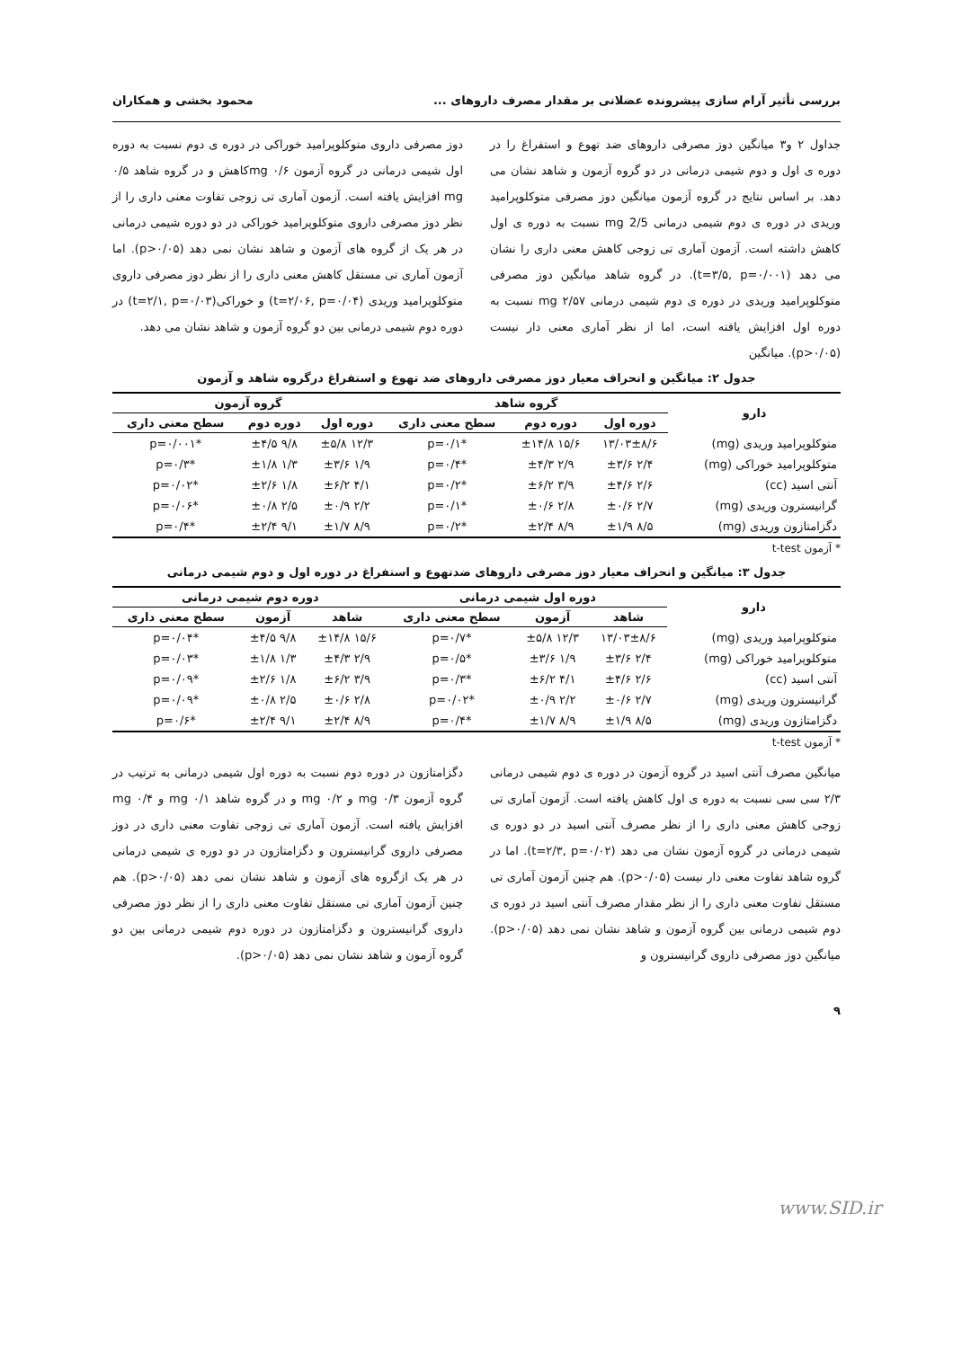بررسی تأثیر آرام سازی پیشرونده عضلانی بر مقدار مصرف داروهای ... محمود بخشی و همکاران
جداول ۲ و۳ میانگین دوز مصرفی داروهای ضد تهوع و استفراغ را در دوره ی اول و دوم شیمی درمانی در دو گروه آزمون و شاهد نشان می دهد. بر اساس نتایج در گروه آزمون میانگین دوز مصرفی متوکلوپرامید وریدی در دوره ی دوم شیمی درمانی 2/5 mg نسبت به دوره ی اول کاهش داشته است. آزمون آماری تی زوجی کاهش معنی داری را نشان می دهد (t=۳/۵, p=۰/۰۰۱). در گروه شاهد میانگین دوز مصرفی متوکلوپرامید وریدی در دوره ی دوم شیمی درمانی ۲/۵۷ mg نسبت به دوره اول افزایش یافته است، اما از نظر آماری معنی دار نیست (p>۰/۰۵). میانگین
دوز مصرفی داروی متوکلوپرامید خوراکی در دوره ی دوم نسبت به دوره اول شیمی درمانی در گروه آزمون ۰/۶ mgکاهش و در گروه شاهد ۰/۵ mg افزایش یافته است. آزمون آماری تی زوجی تفاوت معنی داری را از نظر دوز مصرفی داروی متوکلوپرامید خوراکی در دو دوره شیمی درمانی در هر یک از گروه های آزمون و شاهد نشان نمی دهد (p>۰/۰۵). اما آزمون آماری تی مستقل کاهش معنی داری را از نظر دوز مصرفی داروی متوکلوپرامید وریدی (t=۲/۰۶, p=۰/۰۴) و خوراکی(t=۲/۱, p=۰/۰۳) در دوره دوم شیمی درمانی بین دو گروه آزمون و شاهد نشان می دهد.
جدول ۲: میانگین و انحراف معیار دوز مصرفی داروهای ضد تهوع و استفراغ درگروه شاهد و آزمون
| دارو | گروه شاهد | | | گروه آزمون | | |
| --- | --- | --- | --- | --- | --- | --- |
| | دوره اول | دوره دوم | سطح معنی داری | دوره اول | دوره دوم | سطح معنی داری |
| متوکلوپرامید وریدی (mg) | ۱۳/۰۳±۸/۶ | ۱۵/۶ ±۱۴/۸ | *p=۰/۱ | ۱۲/۳ ±۵/۸ | ۹/۸ ±۴/۵ | *p=۰/۰۰۱ |
| متوکلوپرامید خوراکی (mg) | ۲/۴ ±۳/۶ | ۲/۹ ±۴/۳ | *p=۰/۴ | ۱/۹ ±۳/۶ | ۱/۳ ±۱/۸ | *p=۰/۳ |
| آنتی اسید (cc) | ۲/۶ ±۴/۶ | ۳/۹ ±۶/۲ | *p=۰/۲ | ۴/۱ ±۶/۲ | ۱/۸ ±۲/۶ | *p=۰/۰۲ |
| گرانیسترون وریدی (mg) | ۲/۷ ±۰/۶ | ۲/۸ ±۰/۶ | *p=۰/۱ | ۲/۲ ±۰/۹ | ۲/۵ ±۰/۸ | *p=۰/۰۶ |
| دگزامتازون وریدی (mg) | ۸/۵ ±۱/۹ | ۸/۹ ±۲/۴ | *p=۰/۲ | ۸/۹ ±۱/۷ | ۹/۱ ±۲/۴ | *p=۰/۴ |
* آزمون t-test
جدول ۳: میانگین و انحراف معیار دوز مصرفی داروهای ضدتهوع و استفراغ در دوره اول و دوم شیمی درمانی
| دارو | دوره اول شیمی درمانی | | | دوره دوم شیمی درمانی | | |
| --- | --- | --- | --- | --- | --- | --- |
| | شاهد | آزمون | سطح معنی داری | شاهد | آزمون | سطح معنی داری |
| متوکلوپرامید وریدی (mg) | ۱۳/۰۳±۸/۶ | ۱۲/۳ ±۵/۸ | *p=۰/۷ | ۱۵/۶ ±۱۴/۸ | ۹/۸ ±۴/۵ | *p=۰/۰۴ |
| متوکلوپرامید خوراکی (mg) | ۲/۴ ±۳/۶ | ۱/۹ ±۳/۶ | *p=۰/۵ | ۲/۹ ±۴/۳ | ۱/۳ ±۱/۸ | *p=۰/۰۳ |
| آنتی اسید (cc) | ۲/۶ ±۴/۶ | ۴/۱ ±۶/۲ | *p=۰/۳ | ۳/۹ ±۶/۲ | ۱/۸ ±۲/۶ | *p=۰/۰۹ |
| گرانیسترون وریدی (mg) | ۲/۷ ±۰/۶ | ۲/۲ ±۰/۹ | *p=۰/۰۲ | ۲/۸ ±۰/۶ | ۲/۵ ±۰/۸ | *p=۰/۰۹ |
| دگزامتازون وریدی (mg) | ۸/۵ ±۱/۹ | ۸/۹ ±۱/۷ | *p=۰/۴ | ۸/۹ ±۲/۴ | ۹/۱ ±۲/۴ | *p=۰/۶ |
* آزمون t-test
میانگین مصرف آنتی اسید در گروه آزمون در دوره ی دوم شیمی درمانی ۲/۳ سی سی نسبت به دوره ی اول کاهش یافته است. آزمون آماری تی زوجی کاهش معنی داری را از نظر مصرف آنتی اسید در دو دوره ی شیمی درمانی در گروه آزمون نشان می دهد (t=۲/۳, p=۰/۰۲). اما در گروه شاهد تفاوت معنی دار نیست (p>۰/۰۵). هم چنین آزمون آماری تی مستقل تفاوت معنی داری را از نظر مقدار مصرف آنتی اسید در دوره ی دوم شیمی درمانی بین گروه آزمون و شاهد نشان نمی دهد (p>۰/۰۵). میانگین دوز مصرفی داروی گرانیسترون و
دگزامتازون در دوره دوم نسبت به دوره اول شیمی درمانی به ترتیب در گروه آزمون ۰/۳ mg و ۰/۲ mg و در گروه شاهد ۰/۱ mg و ۰/۴ mg افزایش یافته است. آزمون آماری تی زوجی تفاوت معنی داری در دوز مصرفی داروی گرانیسترون و دگزامتازون در دو دوره ی شیمی درمانی در هر یک ازگروه های آزمون و شاهد نشان نمی دهد (p>۰/۰۵). هم چنین آزمون آماری تی مستقل تفاوت معنی داری را از نظر دوز مصرفی داروی گرانیسترون و دگزامتازون در دوره دوم شیمی درمانی بین دو گروه آزمون و شاهد نشان نمی دهد (p>۰/۰۵).
۹
www.SID.ir